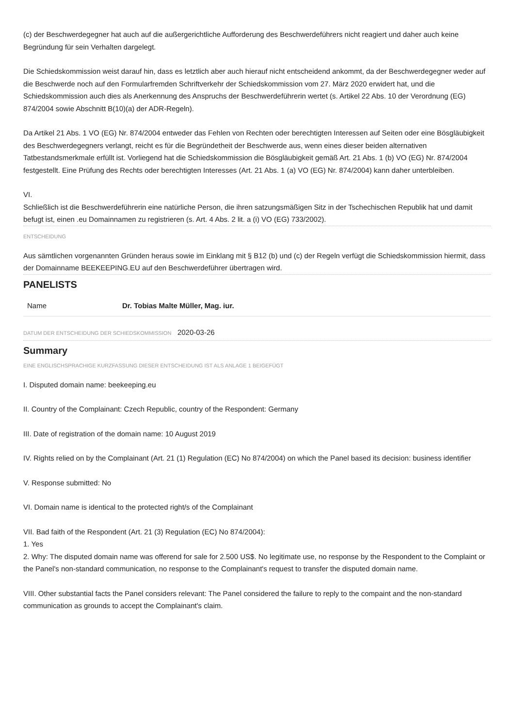(c) der Beschwerdegegner hat auch auf die außergerichtliche Aufforderung des Beschwerdeführers nicht reagiert und daher auch keine Begründung für sein Verhalten dargelegt.
Die Schiedskommission weist darauf hin, dass es letztlich aber auch hierauf nicht entscheidend ankommt, da der Beschwerdegegner weder auf die Beschwerde noch auf den Formularfremden Schriftverkehr der Schiedskommission vom 27. März 2020 erwidert hat, und die Schiedskommission auch dies als Anerkennung des Anspruchs der Beschwerdeführerin wertet (s. Artikel 22 Abs. 10 der Verordnung (EG) 874/2004 sowie Abschnitt B(10)(a) der ADR-Regeln).
Da Artikel 21 Abs. 1 VO (EG) Nr. 874/2004 entweder das Fehlen von Rechten oder berechtigten Interessen auf Seiten oder eine Bösgläubigkeit des Beschwerdegegners verlangt, reicht es für die Begründetheit der Beschwerde aus, wenn eines dieser beiden alternativen Tatbestandsmerkmale erfüllt ist. Vorliegend hat die Schiedskommission die Bösgläubigkeit gemäß Art. 21 Abs. 1 (b) VO (EG) Nr. 874/2004 festgestellt. Eine Prüfung des Rechts oder berechtigten Interesses (Art. 21 Abs. 1 (a) VO (EG) Nr. 874/2004) kann daher unterbleiben.
VI.
Schließlich ist die Beschwerdeführerin eine natürliche Person, die ihren satzungsmäßigen Sitz in der Tschechischen Republik hat und damit befugt ist, einen .eu Domainnamen zu registrieren (s. Art. 4 Abs. 2 lit. a (i) VO (EG) 733/2002).
ENTSCHEIDUNG
Aus sämtlichen vorgenannten Gründen heraus sowie im Einklang mit § B12 (b) und (c) der Regeln verfügt die Schiedskommission hiermit, dass der Domainname BEEKEEPING.EU auf den Beschwerdeführer übertragen wird.
PANELISTS
| Name | Dr. Tobias Malte Müller, Mag. iur. |
DATUM DER ENTSCHEIDUNG DER SCHIEDSKOMMISSION 2020-03-26
Summary
EINE ENGLISCHSPRACHIGE KURZFASSUNG DIESER ENTSCHEIDUNG IST ALS ANLAGE 1 BEIGEFÜGT
I. Disputed domain name: beekeeping.eu
II. Country of the Complainant: Czech Republic, country of the Respondent: Germany
III. Date of registration of the domain name: 10 August 2019
IV. Rights relied on by the Complainant (Art. 21 (1) Regulation (EC) No 874/2004) on which the Panel based its decision: business identifier
V. Response submitted: No
VI. Domain name is identical to the protected right/s of the Complainant
VII. Bad faith of the Respondent (Art. 21 (3) Regulation (EC) No 874/2004):
1. Yes
2. Why: The disputed domain name was offerend for sale for 2.500 US$. No legitimate use, no response by the Respondent to the Complaint or the Panel's non-standard communication, no response to the Complainant's request to transfer the disputed domain name.
VIII. Other substantial facts the Panel considers relevant: The Panel considered the failure to reply to the compaint and the non-standard communication as grounds to accept the Complainant's claim.